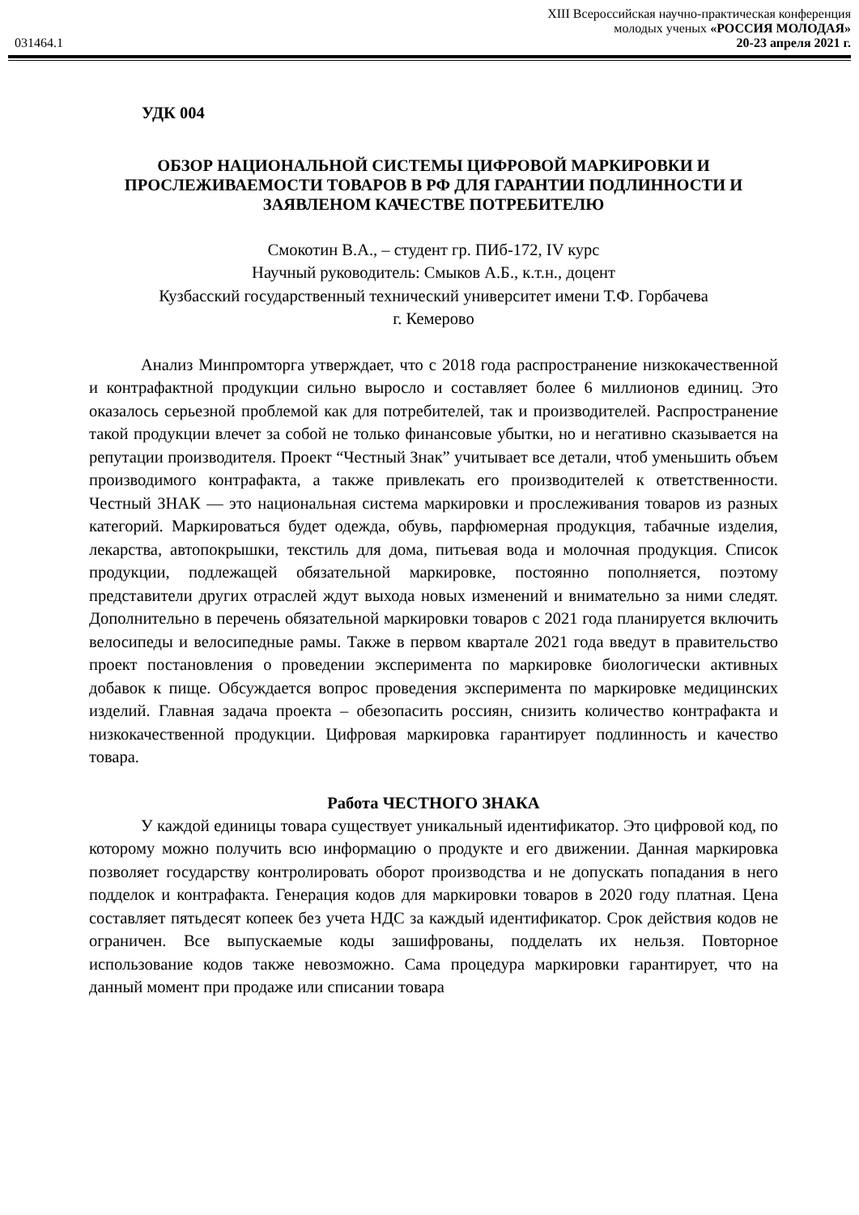031464.1
XIII Всероссийская научно-практическая конференция
молодых ученых «РОССИЯ МОЛОДАЯ»
20-23 апреля 2021 г.
УДК 004
ОБЗОР НАЦИОНАЛЬНОЙ СИСТЕМЫ ЦИФРОВОЙ МАРКИРОВКИ И ПРОСЛЕЖИВАЕМОСТИ ТОВАРОВ В РФ ДЛЯ ГАРАНТИИ ПОДЛИННОСТИ И ЗАЯВЛЕНОМ КАЧЕСТВЕ ПОТРЕБИТЕЛЮ
Смокотин В.А., – студент гр. ПИб-172, IV курс
Научный руководитель: Смыков А.Б., к.т.н., доцент
Кузбасский государственный технический университет имени Т.Ф. Горбачева
г. Кемерово
Анализ Минпромторга утверждает, что с 2018 года распространение низкокачественной и контрафактной продукции сильно выросло и составляет более 6 миллионов единиц. Это оказалось серьезной проблемой как для потребителей, так и производителей. Распространение такой продукции влечет за собой не только финансовые убытки, но и негативно сказывается на репутации производителя. Проект “Честный Знак” учитывает все детали, чтоб уменьшить объем производимого контрафакта, а также привлекать его производителей к ответственности. Честный ЗНАК — это национальная система маркировки и прослеживания товаров из разных категорий. Маркироваться будет одежда, обувь, парфюмерная продукция, табачные изделия, лекарства, автопокрышки, текстиль для дома, питьевая вода и молочная продукция. Список продукции, подлежащей обязательной маркировке, постоянно пополняется, поэтому представители других отраслей ждут выхода новых изменений и внимательно за ними следят. Дополнительно в перечень обязательной маркировки товаров с 2021 года планируется включить велосипеды и велосипедные рамы. Также в первом квартале 2021 года введут в правительство проект постановления о проведении эксперимента по маркировке биологически активных добавок к пище. Обсуждается вопрос проведения эксперимента по маркировке медицинских изделий. Главная задача проекта – обезопасить россиян, снизить количество контрафакта и низкокачественной продукции. Цифровая маркировка гарантирует подлинность и качество товара.
Работа ЧЕСТНОГО ЗНАКА
У каждой единицы товара существует уникальный идентификатор. Это цифровой код, по которому можно получить всю информацию о продукте и его движении. Данная маркировка позволяет государству контролировать оборот производства и не допускать попадания в него подделок и контрафакта. Генерация кодов для маркировки товаров в 2020 году платная. Цена составляет пятьдесят копеек без учета НДС за каждый идентификатор. Срок действия кодов не ограничен. Все выпускаемые коды зашифрованы, подделать их нельзя. Повторное использование кодов также невозможно. Сама процедура маркировки гарантирует, что на данный момент при продаже или списании товара